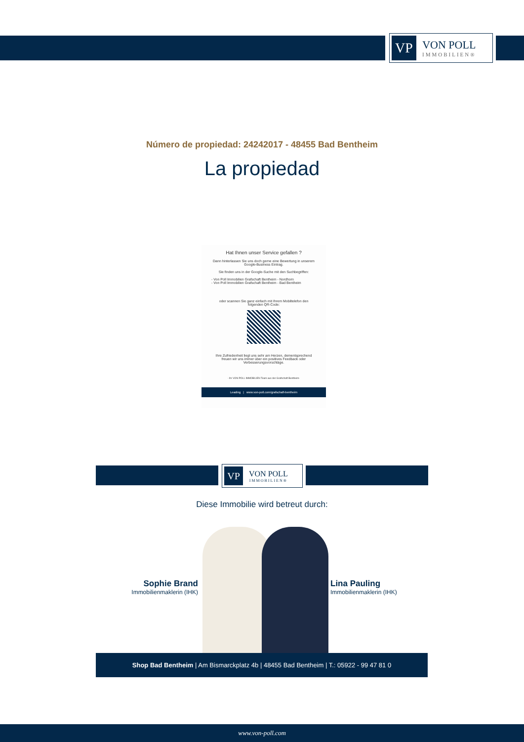VP
VON POLL
IMMOBILIEN®
Número de propiedad: 24242017 - 48455 Bad Bentheim
La propiedad
Hat Ihnen unser Service gefallen ?
Dann hinterlassen Sie uns doch gerne eine Bewertung in unserem Google-Business Eintrag.
Sie finden uns in der Google-Suche mit den Suchbegriffen:
- Von Poll Immobilien Grafschaft Bentheim - Nordhorn
- Von Poll Immobilien Grafschaft Bentheim - Bad Bentheim
oder scannen Sie ganz einfach mit Ihrem Mobiltelefon den folgenden QR-Code:
Ihre Zufriedenheit liegt uns sehr am Herzen, dementsprechend freuen wir uns immer über ein positives Feedback oder Verbesserungsvorschläge.
- Ihr VON POLL IMMOBILIEN Team aus der Grafschaft Bentheim-
Leading | www.von-poll.com/grafschaft-bentheim
VP
VON POLL
IMMOBILIEN®
Diese Immobilie wird betreut durch:
Sophie Brand
Immobilienmaklerin (IHK)
Lina Pauling
Immobilienmaklerin (IHK)
Shop Bad Bentheim | Am Bismarckplatz 4b | 48455 Bad Bentheim | T.: 05922 - 99 47 81 0
www.von-poll.com